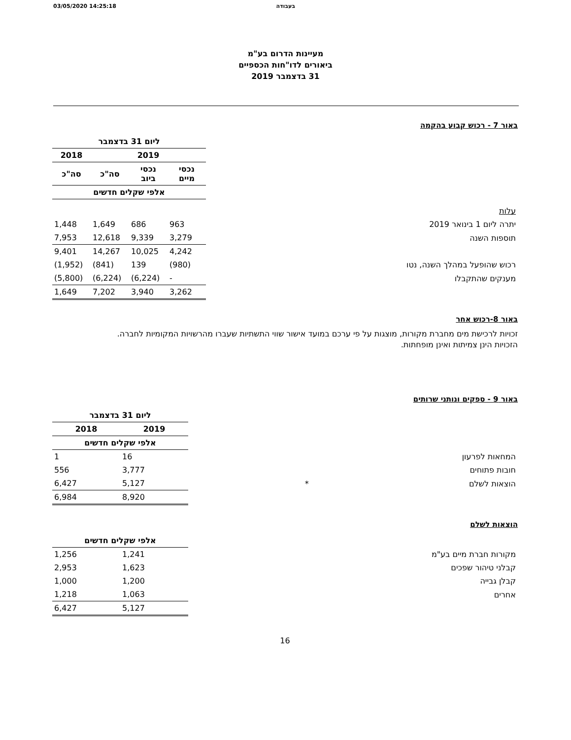03/05/2020 14:25:18 בעבודה
מעיינות הדרום בע"מ
ביאורים לדו"חות הכספיים
31 בדצמבר 2019
באור 7 - רכוש קבוע בהקמה
| | ליום 31 בדצמבר | | | |
| | 2019 | | | 2018 |
| | נכסי מיים | נכסי ביוב | סה"כ | סה"כ |
| | אלפי שקלים חדשים | | | |
| עלות | | | | |
| יתרה ליום 1 בינואר 2019 | 963 | 686 | 1,649 | 1,448 |
| תוספות השנה | 3,279 | 9,339 | 12,618 | 7,953 |
| | 4,242 | 10,025 | 14,267 | 9,401 |
| רכוש שהופעל במהלך השנה, נטו | (980) | 139 | (841) | (1,952) |
| מענקים שהתקבלו | - | (6,224) | (6,224) | (5,800) |
| | 3,262 | 3,940 | 7,202 | 1,649 |
באור 8-רכוש אחר
זכויות לרכישת מים מחברת מקורות, מוצגות על פי ערכם במועד אישור שווי התשתיות שעברו מהרשויות המקומיות לחברה.
הזכויות הינן צמיתות ואינן מופחתות.
באור 9 - ספקים ונותני שרותים
| | ליום 31 בדצמבר | |
| | 2019 | 2018 |
| | אלפי שקלים חדשים | |
| המחאות לפרעון | 16 | 1 |
| חובות פתוחים | 3,777 | 556 |
| הוצאות לשלם * | 5,127 | 6,427 |
| | 8,920 | 6,984 |
הוצאות לשלם
| | אלפי שקלים חדשים | |
| מקורות חברת מיים בע"מ | 1,241 | 1,256 |
| קבלני טיהור שפכים | 1,623 | 2,953 |
| קבלן גבייה | 1,200 | 1,000 |
| אחרים | 1,063 | 1,218 |
| | 5,127 | 6,427 |
16